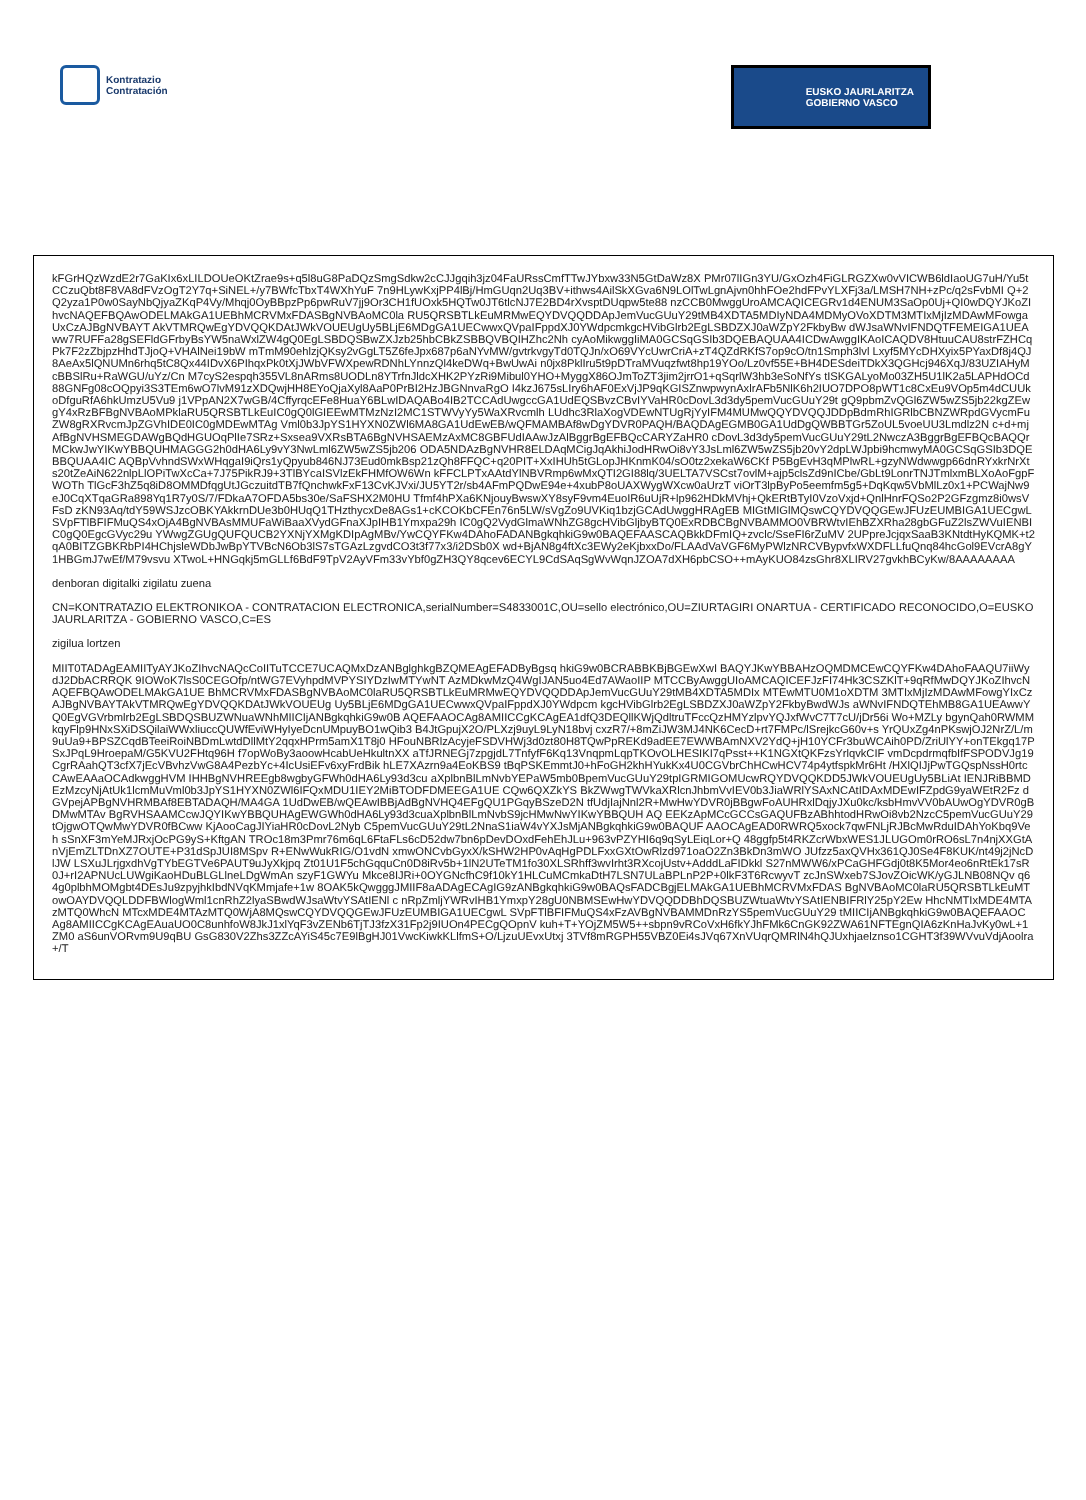Kontratazio
Contratación
EUSKO JAURLARITZA
GOBIERNO VASCO
kFGrHQzWzdE2r7GaKIx6xLILDOUeOKtZrae9s+q5l8uG8PaDQzSmgSdkw2cCJJgqih3jz04FaURssCmfTTwJYbxw33N5GtDaWz8X PMr07lIGn3YU/GxOzh4FiGLRGZXw0vVICWB6ldIaoUG7uH/Yu5tCCzuQbt8F8VA8dFVzOgT2Y7q+SiNEL+/y7BWfcTbxT4WXhYuF 7n9HLywKxjPP4lBj/HmGUqn2Uq3BV+ithws4AilSkXGva6N9LOlTwLgnAjvn0hhFOe2hdFPvYLXFj3a/LMSH7NH+zPc/q2sFvbMI Q+2Q2yza1P0w0SayNbQjyaZKqP4Vy/Mhqj0OyBBpzPp6pwRuV7jj9Or3CH1fUOxk5HQTw0JT6tlcNJ7E2BD4rXvsptDUqpw5te88 nzCCB0MwggUroAMCAQICEGRv1d4ENUM3SaOp0Uj+QI0wDQYJKoZIhvcNAQEFBQAwODELMAkGA1UEBhMCRVMxFDASBgNVBAoMC0la RU5QRSBTLkEuMRMwEQYDVQQDDApJemVucGUuY29tMB4XDTA5MDIyNDA4MDMyOVoXDTM3MTIxMjIzMDAwMFowgaUxCzAJBgNVBAYT AkVTMRQwEgYDVQQKDAtJWkVOUEUgUy5BLjE6MDgGA1UECwwxQVpaIFppdXJ0YWdpcmkgcHVibGlrb2EgLSBDZXJ0aWZpY2FkbyBw dWJsaWNvIFNDQTFEMEIGA1UEAww7RUFFa28gSEFldGFrbyBsYW5naWxlZW4gQ0EgLSBDQSBwZXJzb25hbCBkZSBBQVBQIHZhc2Nh cyAoMikwggIiMA0GCSqGSIb3DQEBAQUAA4ICDwAwggIKAoICAQDV8HtuuCAU8strFZHCqPk7F2zZbjpzHhdTJjoQ+VHAlNei19bW mTmM90ehlzjQKsy2vGgLT5Z6feJpx687p6aNYvMW/gvtrkvgyTd0TQJn/xO69VYcUwrCriA+zT4QZdRKfS7op9cO/tn1Smph3lvl Lxyf5MYcDHXyix5PYaxDf8j4QJ8AeAx5lQNUMn6rhq5tC8Qx44IDvX6PIhqxPk0tXjJWbVFWXpewRDNhLYnnzQl4keDWq+BwUwAi n0jx8PklIru5t9pDTraMVuqzfwt8hp19YOo/Lz0vf55E+BH4DESdeiTDkX3QGHcj946XqJ/83UZIAHyMcBBSlRu+RaWGU/uYz/Cn M7cyS2espqh355VL8nARms8UODLn8YTrfnJldcXHK2PYzRi9Mibul0YHO+MyggX86OJmToZT3jim2jrrO1+qSqrlW3hb3eSoNfYs tISKGALyoMo03ZH5U1lK2a5LAPHdOCd88GNFg08cOQpyi3S3TEm6wO7lvM91zXDQwjHH8EYoQjaXyl8AaP0PrBI2HzJBGNnvaRgO I4kzJ675sLIry6hAF0ExVjJP9qKGISZnwpwynAxlrAFb5NlK6h2IUO7DPO8pWT1c8CxEu9VOp5m4dCUUkoDfguRfA6hkUmzU5Vu9 j1VPpAN2X7wGB/4CffyrqcEFe8HuaY6BLwIDAQABo4IB2TCCAdUwgccGA1UdEQSBvzCBvIYVaHR0cDovL3d3dy5pemVucGUuY29t gQ9pbmZvQGl6ZW5wZS5jb22kgZEwgY4xRzBFBgNVBAoMPklaRU5QRSBTLkEuIC0gQ0lGIEEwMTMzNzI2MC1STWVyYy5WaXRvcmlh LUdhc3RlaXogVDEwNTUgRjYyIFM4MUMwQQYDVQQJDDpBdmRhIGRlbCBNZWRpdGVycmFuZW8gRXRvcmJpZGVhIDE0IC0gMDEwMTAg Vml0b3JpYS1HYXN0ZWl6MA8GA1UdEwEB/wQFMAMBAf8wDgYDVR0PAQH/BAQDAgEGMB0GA1UdDgQWBBTGr5ZoUL5voeUU3Lmdlz2N c+d+mjAfBgNVHSMEGDAWgBQdHGUOqPlIe7SRz+Sxsea9VXRsBTA6BgNVHSAEMzAxMC8GBFUdIAAwJzAlBggrBgEFBQcCARYZaHR0 cDovL3d3dy5pemVucGUuY29tL2NwczA3BggrBgEFBQcBAQQrMCkwJwYIKwYBBQUHMAGGG2h0dHA6Ly9vY3NwLml6ZW5wZS5jb206 ODA5NDAzBgNVHR8ELDAqMCigJqAkhiJodHRwOi8vY3JsLml6ZW5wZS5jb20vY2dpLWJpbi9hcmwyMA0GCSqGSIb3DQEBBQUAA4IC AQBpVvhndSWxWHqgaI9iQrs1yQpyub846NJ73Eud0mkBsp21zQh8FFQC+q20PIT+XxIHUh5tGLopJHKnmK04/sO0tz2xekaW6CKf P5BgEvH3qMPlwRL+gzyNWdwwgp66dnRYxkrNrXts20tZeAiN622nlpLlOPiTwXcCa+7J75PikRJ9+3TlBYcaISVlzEkFHMfOW6Wn kFFCLPTxAAtdYlNBVRmp6wMxQTI2GI88lq/3UELTA7VSCst7ovlM+ajp5clsZd9nICbe/GbLt9LonrTNJTmlxmBLXoAoFgpFWOTh TlGcF3hZ5q8iD8OMMDfqgUtJGczuitdTB7fQnchwkFxF13CvKJVxi/JU5YT2r/sb4AFmPQDwE94e+4xubP8oUAXWygWXcw0aUrzT viOrT3lpByPo5eemfm5g5+DqKqw5VbMlLz0x1+PCWajNw9eJ0CqXTqaGRa898Yq1R7y0S/7/FDkaA7OFDA5bs30e/SaFSHX2M0HU Tfmf4hPXa6KNjouyBwswXY8syF9vm4EuoIR6uUjR+lp962HDkMVhj+QkERtBTyI0VzoVxjd+QnlHnrFQSo2P2GFzgmz8i0wsVFsD zKN93Aq/tdY59WSJzcOBKYAkkrnDUe3b0HUqQ1THzthycxDe8AGs1+cKCOKbCFEn76n5LW/sVgZo9UVKiq1bzjGCAdUwggHRAgEB MIGtMIGlMQswCQYDVQQGEwJFUzEUMBIGA1UECgwLSVpFTlBFIFMuQS4xOjA4BgNVBAsMMUFaWiBaaXVydGFnaXJpIHB1Ymxpa29h IC0gQ2VydGlmaWNhZG8gcHVibGljbyBTQ0ExRDBCBgNVBAMMO0VBRWtvIEhBZXRha28gbGFuZ2lsZWVuIENBIC0gQ0EgcGVyc29u YWwgZGUgQUFQUCB2YXNjYXMgKDIpAgMBv/YwCQYFKw4DAhoFADANBgkqhkiG9w0BAQEFAASCAQBkkDFmIQ+zvclc/SseFI6rZuMV 2UPpreJcjqxSaaB3KNtdtHyKQMK+t2qA0BITZGBKRbPI4HChjsleWDbJwBpYTVBcN6Ob3lS7sTGAzLzgvdCO3t3f77x3/i2DSb0X wd+BjAN8g4ftXc3EWy2eKjbxxDo/FLAAdVaVGF6MyPWlzNRCVBypvfxWXDFLLfuQnq84hcGol9EVcrA8gY1HBGmJ7wEf/M79vsvu XTwoL+HNGqkj5mGLLf6BdF9TpV2AyVFm33vYbf0gZH3QY8qcev6ECYL9CdSAqSgWvWqnJZOA7dXH6pbCSO++mAyKUO84zsGhr8XLIRV27gvkhBCyKw/8AAAAAAAA
denboran digitalki zigilatu zuena
CN=KONTRATAZIO ELEKTRONIKOA - CONTRATACION ELECTRONICA,serialNumber=S4833001C,OU=sello electrónico,OU=ZIURTAGIRI ONARTUA - CERTIFICADO RECONOCIDO,O=EUSKO JAURLARITZA - GOBIERNO VASCO,C=ES
zigilua lortzen
MIIT0TADAgEAMIITyAYJKoZIhvcNAQcCoIITuTCCE7UCAQMxDzANBglghkgBZQMEAgEFADByBgsq hkiG9w0BCRABBKBjBGEwXwI BAQYJKwYBBAHzOQMDMCEwCQYFKw4DAhoFAAQU7iiWydJ2DbACRRQK 9IOWoK7lsS0CEGOfp/ntWG7EVyhpdMVPYSIYDzIwMTYwNT AzMDkwMzQ4WgIJAN5uo4Ed7AWaoIIP MTCCByAwggUIoAMCAQICEFJzFI74Hk3CSZKlT+9qRfMwDQYJKoZIhvcNAQEFBQAwODELMAkGA1UE BhMCRVMxFDASBgNVBAoMC0laRU5QRSBTLkEuMRMwEQYDVQQDDApJemVucGUuY29tMB4XDTA5MDIx MTEwMTU0M1oXDTM 3MTIxMjIzMDAwMFowgYIxCzAJBgNVBAYTAkVTMRQwEgYDVQQKDAtJWkVOUEUg Uy5BLjE6MDgGA1UECwwxQVpaIFppdXJ0YWdpcm kgcHVibGlrb2EgLSBDZXJ0aWZpY2FkbyBwdWJs aWNvIFNDQTEhMB8GA1UEAwwYQ0EgVGVrbmlrb2EgLSBDQSBUZWNuaWNhMIICIjANBgkqhkiG9w0B AQEFAAOCAg8AMIICCgKCAgEA1dfQ3DEQllKWjQdltruTFccQzHMYzlpvYQJxfWvC7T7cU/jDr56i Wo+MZLy bgynQah0RWMMkqyFlp9HNxSXiDSQilaiWWxliuccQUWfEviWHyIyeDcnUMpuyBO1wQib3 B4JtGpujX2O/PLXzj9uyL9LyN18bvj cxzR7/+8mZiJW3MJ4NK6CecD+rt7FMPc/lSrejkcG60v+s YrQUxZg4nPKswjOJ2NrZ/L/m9uUa9+BPSZCqdBTeeiRoiNBDmLwtdDllMtY2qqxHPrm5amX1T8j0 HFouNBRlzAcyjeFSDVHWj3d0zt80H8TQwPpREKd9adEE7EWWBAmNXV2YdQ+jH10YCFr3buWCAih0PD/ZriUlYY+onTEkgq17PSxJPqL9HroepaM/G5KVU2FHtq96H f7opWoBy3aoowHcabUeHkultnXX aTfJRNEGj7zpgjdL7TnfyfF6Kq13VnqpmLqpTKOvOLHESIKI7qPsst++K1NGXtQKFzsYrlqvkCIF vmDcpdrmqfbIfFSPODVJg19CgrRAahQT3cfX7jEcVBvhzVwG8A4PezbYc+4IcUsiEFv6xyFrdBik hLE7XAzrn9a4EoKBS9 tBqPSKEmmtJ0+hFoGH2khHYukKx4U0CGVbrChHCwHCV74p4ytfspkMr6Ht /HXlQIJjPwTGQspNssH0rtcCAwEAAaOCAdkwggHVM IHHBgNVHREEgb8wgbyGFWh0dHA6Ly93d3cu aXplbnBlLmNvbYEPaW5mb0BpemVucGUuY29tpIGRMIGOMUcwRQYDVQQKDD5JWkVOUEUgUy5BLiAt IENJRiBBMDEzMzcyNjAtUk1lcmMuVml0b3JpYS1HYXN0ZWl6IFQxMDU1IEY2MiBTODFDMEEGA1UE CQw6QXZkYS BkZWwgTWVkaXRlcnJhbmVvIEV0b3JiaWRlYSAxNCAtIDAxMDEwIFZpdG9yaWEtR2Fz dGVpejAPBgNVHRMBAf8EBTADAQH/MA4GA 1UdDwEB/wQEAwIBBjAdBgNVHQ4EFgQU1PGqyBSzeD2N tfUdjIajNnl2R+MwHwYDVR0jBBgwFoAUHRxlDqjyJXu0kc/ksbHmvVV0bAUwOgYDVR0gBDMwMTAv BgRVHSAAMCcwJQYIKwYBBQUHAgEWGWh0dHA6Ly93d3cuaXplbnBlLmNvbS9jcHMwNwYIKwYBBQUH AQ EEKzApMCcGCCsGAQUFBzABhhtodHRwOi8vb2NzcC5pemVucGUuY29tOjgwOTQwMwYDVR0fBCww KjAooCagJIYiaHR0cDovL2Nyb C5pemVucGUuY29tL2NnaS1iaW4vYXJsMjANBgkqhkiG9w0BAQUF AAOCAgEAD0RWRQ5xock7qwFNLjRJBcMwRduIDAhYoKbq9Veh sSnXF3mYeMJRxjOcPG9yS+KftgAN TROc18m3Pmr76m6qL6FtaFLs6cD52dw7bn6pDevDOxdFehEhJLu+963vPZYHI6q9qSyLEiqLor+Q 48ggfp5t4RKZcrWbxWES1JLUGOm0rRO6sL7n4njXXGtAnVjEmZLTDnXZ7OUTE+P31dSpJUI8MSpv R+ENwWukRIG/O1vdN xmwONCvbGyxX/kSHW2HP0vAqHgPDLFxxGXtOwRlzd971oaO2Zn3BkDn3mWO JUfzz5axQVHx361QJ0Se4F8KUK/nt49j2jNcDlJW LSXuJLrjgxdhVgTYbEGTVe6PAUT9uJyXkjpq Zt01U1F5chGqquCn0D8iRv5b+1lN2UTeTM1fo30XLSRhff3wvIrht3RXcojUstv+AdddLaFIDkkl S27nMWW6/xPCaGHFGdj0t8K5Mor4eo6nRtEk17sR0J+rI2APNUcLUWgiKaoHDuBLGLlneLDgWmAn szyF1GWYu Mkce8IJRi+0OYGNcfhC9f10kY1HLCuMCmkaDtH7LSN7ULaBPLnP2P+0lkF3T6RcwyvT zcJnSWxeb7SJovZOicWK/yGJLNB08NQv q64g0plbhMOMgbt4DEsJu9zpyjhkIbdNVqKMmjafe+1w 8OAK5kQwgggJMIIF8aADAgECAgIG9zANBgkqhkiG9w0BAQsFADCBgjELMAkGA1UEBhMCRVMxFDAS BgNVBAoMC0laRU5QRSBTLkEuMTowOAYDVQQLDDFBWlogWml1cnRhZ2lyaSBwdWJsaWtvYSAtIENl c nRpZmljYWRvIHB1YmxpY28gU0NBMSEwHwYDVQQDDBhDQSBUZWtuaWtvYSAtIENBIFRlY25pY2Ew HhcNMTIxMDE4MTAzMTQ0WhcN MTcxMDE4MTAzMTQ0WjA8MQswCQYDVQQGEwJFUzEUMBIGA1UECgwL SVpFTlBFIFMuQS4xFzAVBgNVBAMMDnRzYS5pemVucGUuY29 tMIICIjANBgkqhkiG9w0BAQEFAAOC Ag8AMIICCgKCAgEAuaUO0C8unhfoW8JkJ1xlYqF3vZENb6TjTJ3fzX31Fp2j9IUOn4PECgQOpnV kuh+T+YOjZM5W5++sbpn9vRCoVxH6fkYJhFMk6CnGK92ZWA61NFTEgnQIA6zKnHaJvKy0wL+1ZM0 aS6unVORvm9U9qBU GsG830V2Zhs3ZZcAYiS45c7E9lBgHJ01VwcKiwkKLlfmS+O/LjzuUEvxUtxj 3TVf8mRGPH55VBZ0Ei4sJVq67XnVUqrQMRlN4hQJUxhjaelznso1CGHT3f39WVvuVdjAoolra+/T